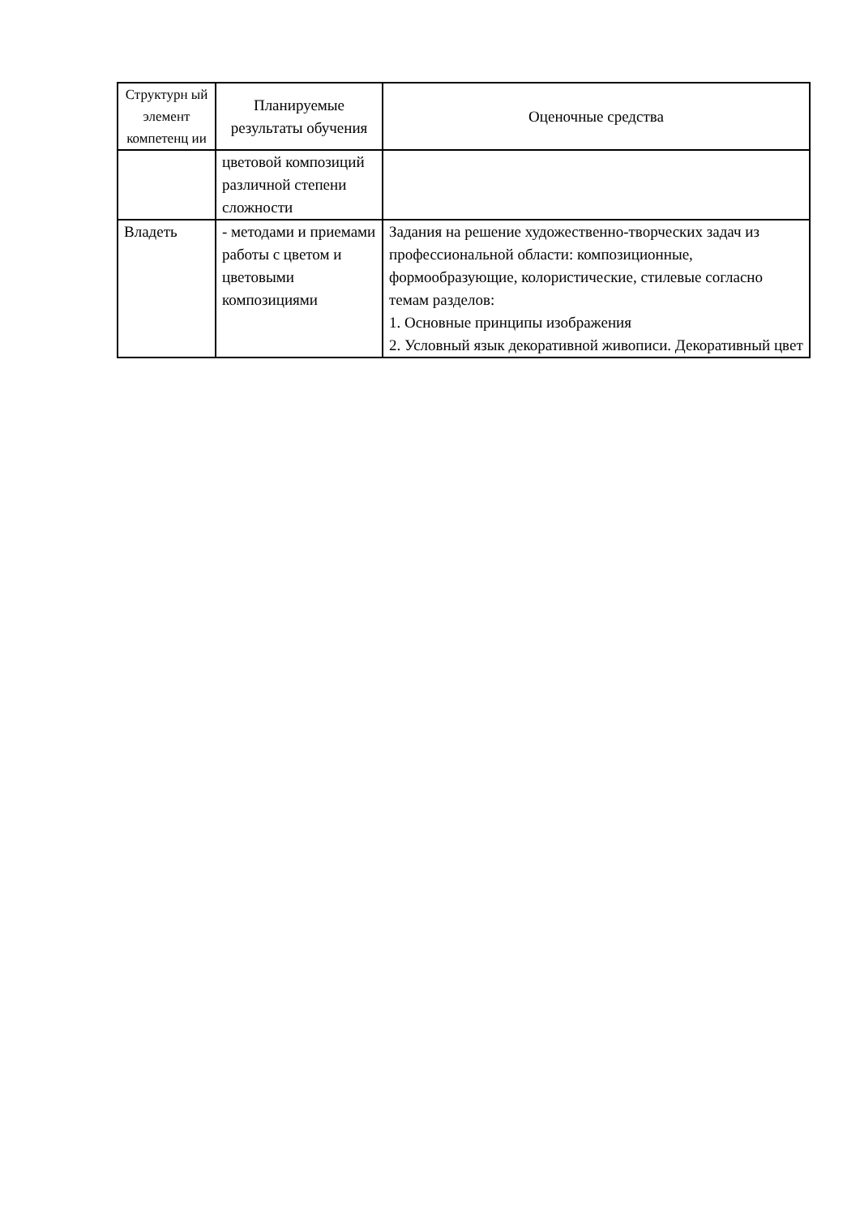| Структурн ый элемент компетенц ии | Планируемые результаты обучения | Оценочные средства |
| --- | --- | --- |
| | цветовой композиций различной степени сложности | |
| Владеть | - методами и приемами работы с цветом и цветовыми композициями | Задания на решение художественно-творческих задач из профессиональной области: композиционные, формообразующие, колористические, стилевые согласно темам разделов: 1. Основные принципы изображения 2. Условный язык декоративной живописи. Декоративный цвет |